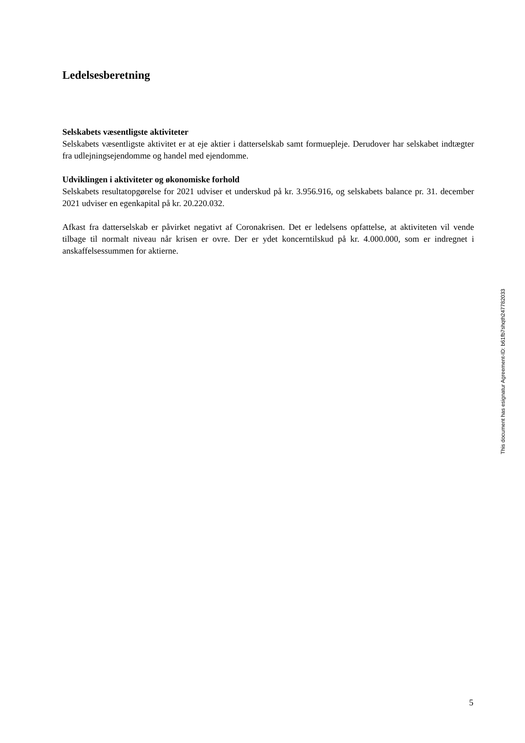Ledelsesberetning
Selskabets væsentligste aktiviteter
Selskabets væsentligste aktivitet er at eje aktier i datterselskab samt formuepleje. Derudover har selskabet indtægter fra udlejningsejendomme og handel med ejendomme.
Udviklingen i aktiviteter og økonomiske forhold
Selskabets resultatopgørelse for 2021 udviser et underskud på kr. 3.956.916, og selskabets balance pr. 31. december 2021 udviser en egenkapital på kr. 20.220.032.
Afkast fra datterselskab er påvirket negativt af Coronakrisen. Det er ledelsens opfattelse, at aktiviteten vil vende tilbage til normalt niveau når krisen er ovre. Der er ydet koncerntilskud på kr. 4.000.000, som er indregnet i anskaffelsessummen for aktierne.
This document has esignatur Agreement-ID: b61fb7shqth247782033
5